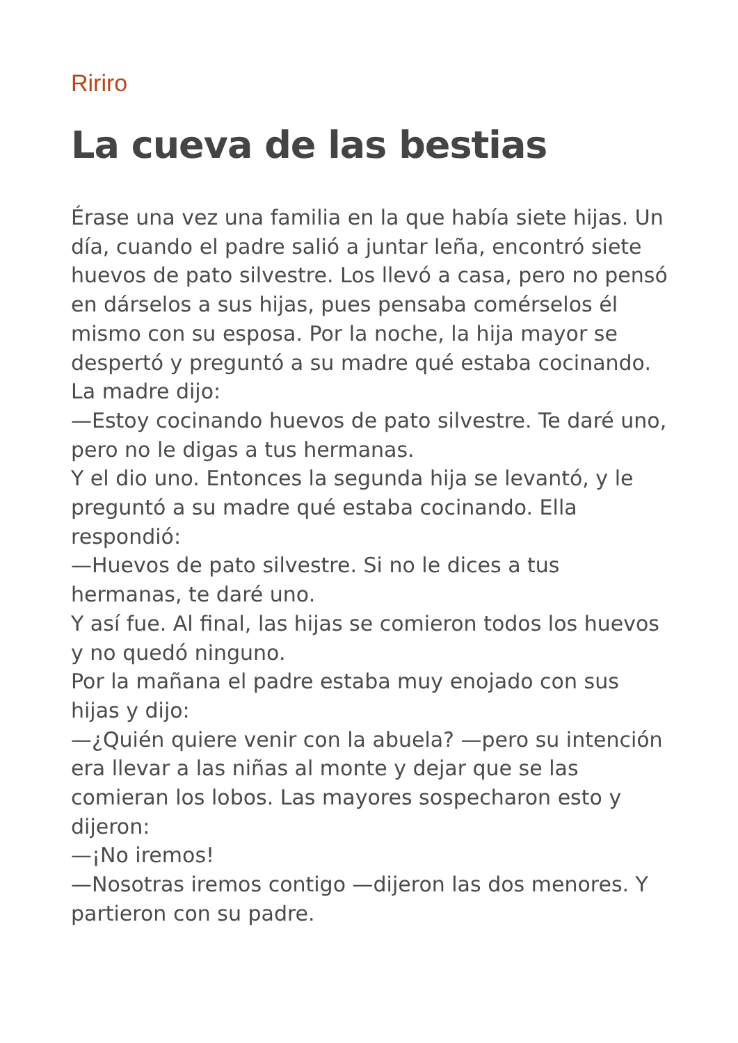Ririro
La cueva de las bestias
Érase una vez una familia en la que había siete hijas. Un día, cuando el padre salió a juntar leña, encontró siete huevos de pato silvestre. Los llevó a casa, pero no pensó en dárselos a sus hijas, pues pensaba comérselos él mismo con su esposa. Por la noche, la hija mayor se despertó y preguntó a su madre qué estaba cocinando. La madre dijo:
—Estoy cocinando huevos de pato silvestre. Te daré uno, pero no le digas a tus hermanas.
Y el dio uno. Entonces la segunda hija se levantó, y le preguntó a su madre qué estaba cocinando. Ella respondió:
—Huevos de pato silvestre. Si no le dices a tus hermanas, te daré uno.
Y así fue. Al final, las hijas se comieron todos los huevos y no quedó ninguno.
Por la mañana el padre estaba muy enojado con sus hijas y dijo:
—¿Quién quiere venir con la abuela? —pero su intención era llevar a las niñas al monte y dejar que se las comieran los lobos. Las mayores sospecharon esto y dijeron:
—¡No iremos!
—Nosotras iremos contigo —dijeron las dos menores. Y partieron con su padre.